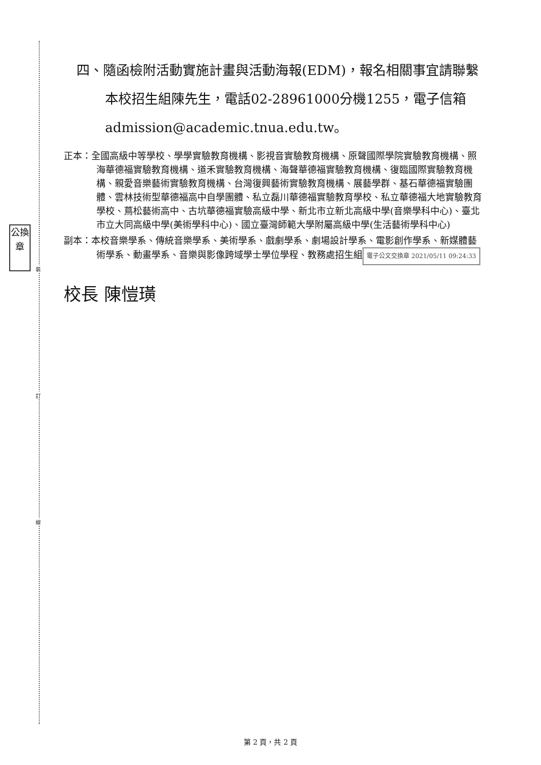公換章
裝
訂
線
四、隨函檢附活動實施計畫與活動海報(EDM)，報名相關事宜請聯繫本校招生組陳先生，電話02-28961000分機1255，電子信箱admission@academic.tnua.edu.tw。
正本：全國高級中等學校、學學實驗教育機構、影視音實驗教育機構、原聲國際學院實驗教育機構、照海華德福實驗教育機構、道禾實驗教育機構、海聲華德福實驗教育機構、復臨國際實驗教育機構、親愛音樂藝術實驗教育機構、台灣復興藝術實驗教育機構、展藝學群、基石華德福實驗團體、雲林技術型華德福高中自學團體、私立磊川華德福實驗教育學校、私立華德福大地實驗教育學校、蔦松藝術高中、古坑華德福實驗高級中學、新北市立新北高級中學(音樂學科中心)、臺北市立大同高級中學(美術學科中心)、國立臺灣師範大學附屬高級中學(生活藝術學科中心)
副本：本校音樂學系、傳統音樂學系、美術學系、戲劇學系、劇場設計學系、電影創作學系、新媒體藝術學系、動畫學系、音樂與影像跨域學士學位學程、教務處招生組 電子公文交換章 2021/05/11 09:24:33
校長 陳愷璜
第 2 頁，共 2 頁